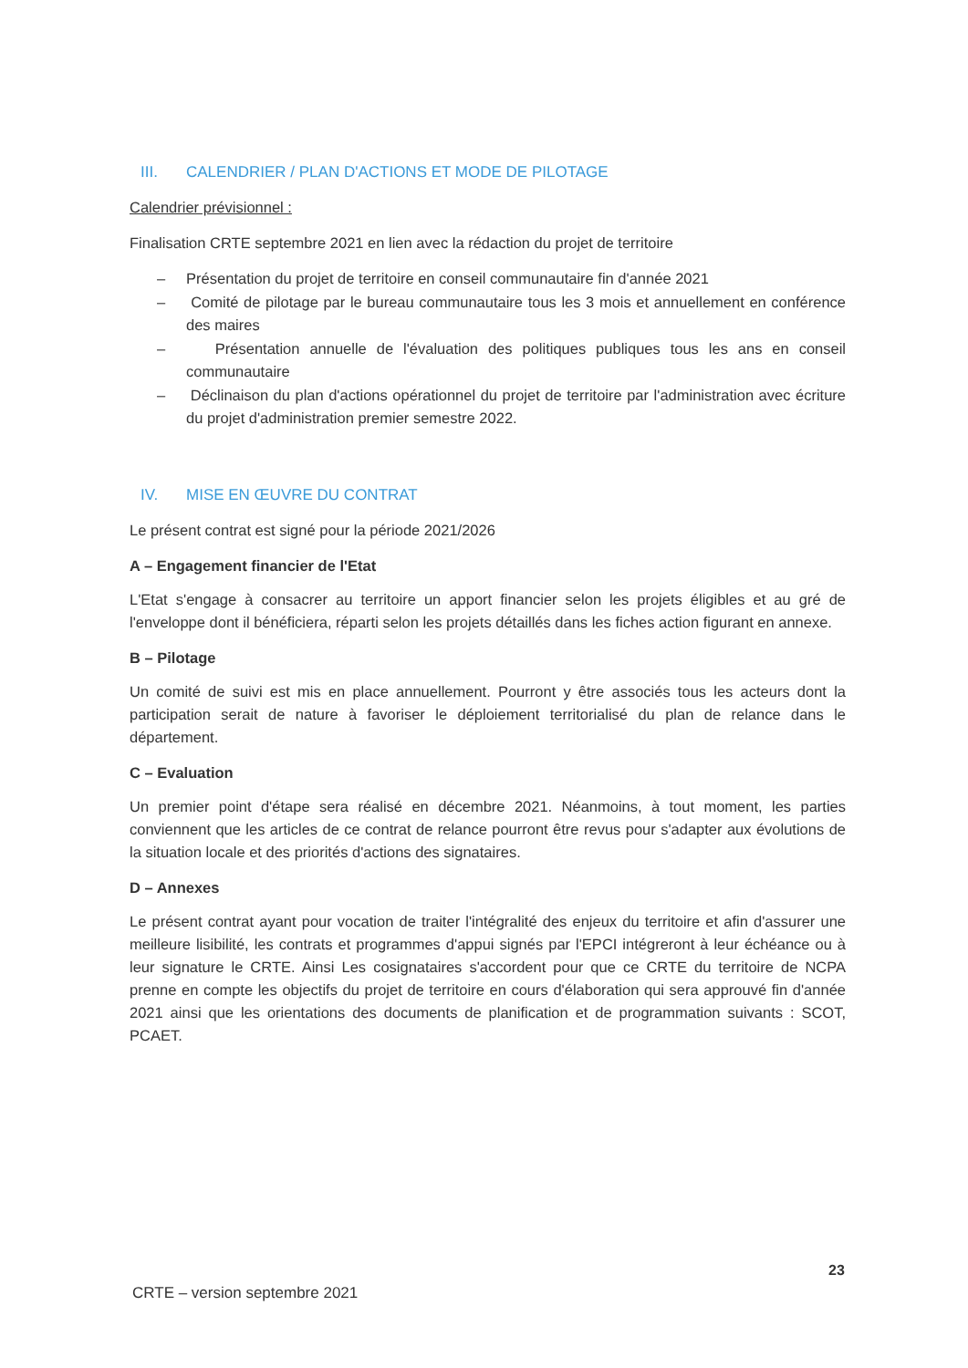III. CALENDRIER / PLAN D'ACTIONS ET MODE DE PILOTAGE
Calendrier prévisionnel :
Finalisation CRTE septembre 2021 en lien avec la rédaction du projet de territoire
– Présentation du projet de territoire en conseil communautaire fin d'année 2021
– Comité de pilotage par le bureau communautaire tous les 3 mois et annuellement en conférence des maires
– Présentation annuelle de l'évaluation des politiques publiques tous les ans en conseil communautaire
– Déclinaison du plan d'actions opérationnel du projet de territoire par l'administration avec écriture du projet d'administration premier semestre 2022.
IV. MISE EN ŒUVRE DU CONTRAT
Le présent contrat est signé pour la période 2021/2026
A – Engagement financier de l'Etat
L'Etat s'engage à consacrer au territoire un apport financier selon les projets éligibles et au gré de l'enveloppe dont il bénéficiera, réparti selon les projets détaillés dans les fiches action figurant en annexe.
B – Pilotage
Un comité de suivi est mis en place annuellement. Pourront y être associés tous les acteurs dont la participation serait de nature à favoriser le déploiement territorialisé du plan de relance dans le département.
C – Evaluation
Un premier point d'étape sera réalisé en décembre 2021. Néanmoins, à tout moment, les parties conviennent que les articles de ce contrat de relance pourront être revus pour s'adapter aux évolutions de la situation locale et des priorités d'actions des signataires.
D – Annexes
Le présent contrat ayant pour vocation de traiter l'intégralité des enjeux du territoire et afin d'assurer une meilleure lisibilité, les contrats et programmes d'appui signés par l'EPCI intégreront à leur échéance ou à leur signature le CRTE. Ainsi Les cosignataires s'accordent pour que ce CRTE du territoire de NCPA prenne en compte les objectifs du projet de territoire en cours d'élaboration qui sera approuvé fin d'année 2021 ainsi que les orientations des documents de planification et de programmation suivants : SCOT, PCAET.
23
CRTE – version septembre 2021